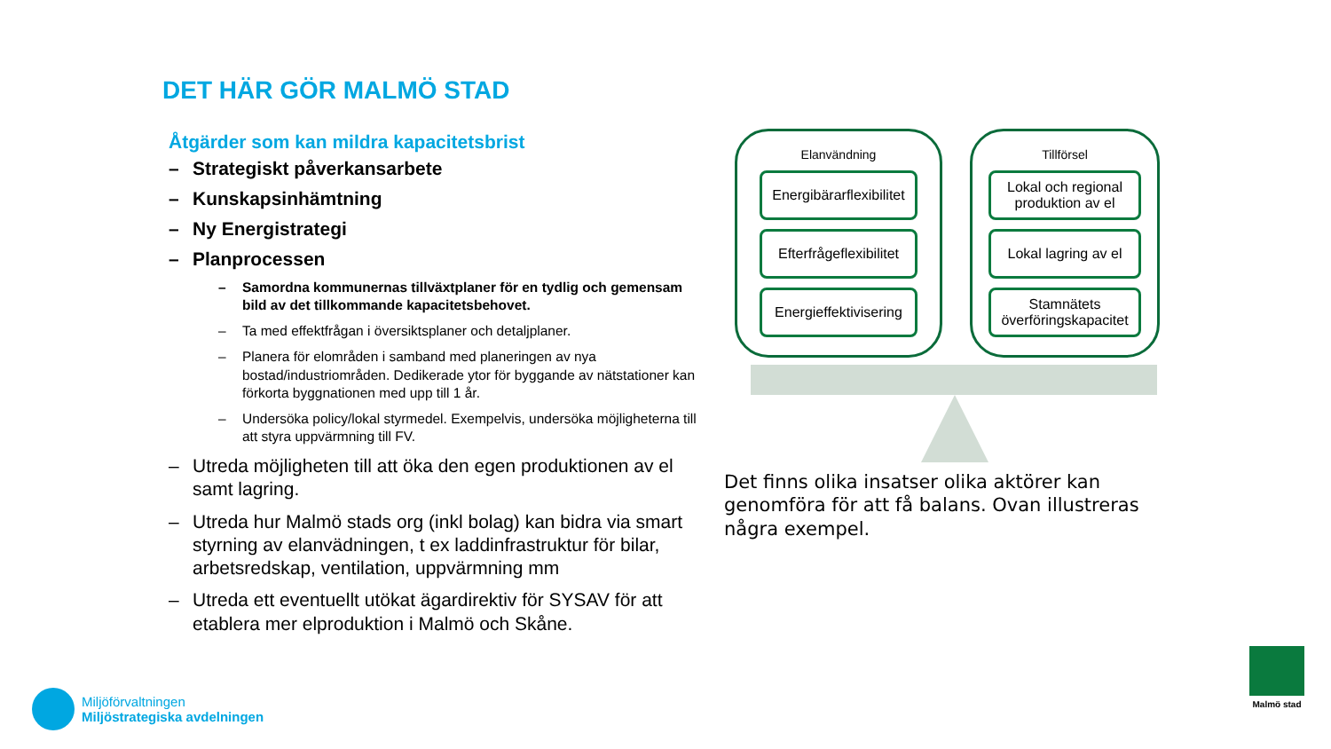DET HÄR GÖR MALMÖ STAD
Åtgärder som kan mildra kapacitetsbrist
– Strategiskt påverkansarbete
– Kunskapsinhämtning
– Ny Energistrategi
– Planprocessen
– Samordna kommunernas tillväxtplaner för en tydlig och gemensam bild av det tillkommande kapacitetsbehovet.
– Ta med effektfrågan i översiktsplaner och detaljplaner.
– Planera för elområden i samband med planeringen av nya bostad/industriområden. Dedikerade ytor för byggande av nätstationer kan förkorta byggnationen med upp till 1 år.
– Undersöka policy/lokal styrmedel. Exempelvis, undersöka möjligheterna till att styra uppvärmning till FV.
– Utreda möjligheten till att öka den egen produktionen av el samt lagring.
– Utreda hur Malmö stads org (inkl bolag) kan bidra via smart styrning av elanvädningen, t ex laddinfrastruktur för bilar, arbetsredskap, ventilation, uppvärmning mm
– Utreda ett eventuellt utökat ägardirektiv för SYSAV för att etablera mer elproduktion i Malmö och Skåne.
Elanvändning
Energibärarflexibilitet
Efterfrågeflexibilitet
Energieffektivisering
Tillförsel
Lokal och regional produktion av el
Lokal lagring av el
Stamnätets överföringskapacitet
Det finns olika insatser olika aktörer kan genomföra för att få balans. Ovan illustreras några exempel.
Miljöförvaltningen
Miljöstrategiska avdelningen
Malmö stad